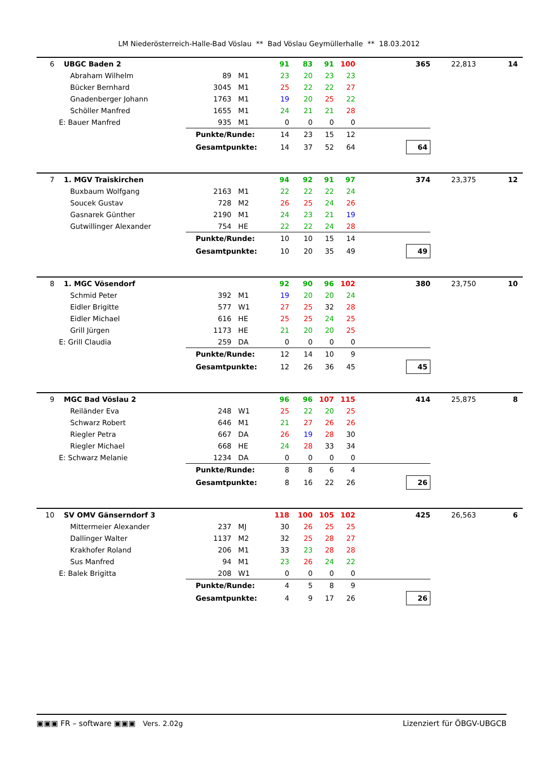LM Niederösterreich-Halle-Bad Vöslau ** Bad Vöslau Geymüllerhalle ** 18.03.2012
| 6 | UBGC Baden 2 | | | 91 | 83 | 91 | 100 | 365 | 22,813 | 14 |
| | Abraham Wilhelm | 89 | M1 | 23 | 20 | 23 | 23 | | | |
| | Bücker Bernhard | 3045 | M1 | 25 | 22 | 22 | 27 | | | |
| | Gnadenberger Johann | 1763 | M1 | 19 | 20 | 25 | 22 | | | |
| | Schöller Manfred | 1655 | M1 | 24 | 21 | 21 | 28 | | | |
| | E: Bauer Manfred | 935 | M1 | 0 | 0 | 0 | 0 | | | |
| | | Punkte/Runde: | | 14 | 23 | 15 | 12 | | | |
| | | Gesamtpunkte: | | 14 | 37 | 52 | 64 | 64 | | |
| 7 | 1. MGV Traiskirchen | | | 94 | 92 | 91 | 97 | 374 | 23,375 | 12 |
| | Buxbaum Wolfgang | 2163 | M1 | 22 | 22 | 22 | 24 | | | |
| | Soucek Gustav | 728 | M2 | 26 | 25 | 24 | 26 | | | |
| | Gasnarek Günther | 2190 | M1 | 24 | 23 | 21 | 19 | | | |
| | Gutwillinger Alexander | 754 | HE | 22 | 22 | 24 | 28 | | | |
| | | Punkte/Runde: | | 10 | 10 | 15 | 14 | | | |
| | | Gesamtpunkte: | | 10 | 20 | 35 | 49 | 49 | | |
| 8 | 1. MGC Vösendorf | | | 92 | 90 | 96 | 102 | 380 | 23,750 | 10 |
| | Schmid Peter | 392 | M1 | 19 | 20 | 20 | 24 | | | |
| | Eidler Brigitte | 577 | W1 | 27 | 25 | 32 | 28 | | | |
| | Eidler Michael | 616 | HE | 25 | 25 | 24 | 25 | | | |
| | Grill Jürgen | 1173 | HE | 21 | 20 | 20 | 25 | | | |
| | E: Grill Claudia | 259 | DA | 0 | 0 | 0 | 0 | | | |
| | | Punkte/Runde: | | 12 | 14 | 10 | 9 | | | |
| | | Gesamtpunkte: | | 12 | 26 | 36 | 45 | 45 | | |
| 9 | MGC Bad Vöslau 2 | | | 96 | 96 | 107 | 115 | 414 | 25,875 | 8 |
| | Reiländer Eva | 248 | W1 | 25 | 22 | 20 | 25 | | | |
| | Schwarz Robert | 646 | M1 | 21 | 27 | 26 | 26 | | | |
| | Riegler Petra | 667 | DA | 26 | 19 | 28 | 30 | | | |
| | Riegler Michael | 668 | HE | 24 | 28 | 33 | 34 | | | |
| | E: Schwarz Melanie | 1234 | DA | 0 | 0 | 0 | 0 | | | |
| | | Punkte/Runde: | | 8 | 8 | 6 | 4 | | | |
| | | Gesamtpunkte: | | 8 | 16 | 22 | 26 | 26 | | |
| 10 | SV OMV Gänserndorf 3 | | | 118 | 100 | 105 | 102 | 425 | 26,563 | 6 |
| | Mittermeier Alexander | 237 | MJ | 30 | 26 | 25 | 25 | | | |
| | Dallinger Walter | 1137 | M2 | 32 | 25 | 28 | 27 | | | |
| | Krakhofer Roland | 206 | M1 | 33 | 23 | 28 | 28 | | | |
| | Sus Manfred | 94 | M1 | 23 | 26 | 24 | 22 | | | |
| | E: Balek Brigitta | 208 | W1 | 0 | 0 | 0 | 0 | | | |
| | | Punkte/Runde: | | 4 | 5 | 8 | 9 | | | |
| | | Gesamtpunkte: | | 4 | 9 | 17 | 26 | 26 | | |
▣▣▣ FR – software ▣▣▣ Vers. 2.02g Lizenziert für ÖBGV-UBGCB